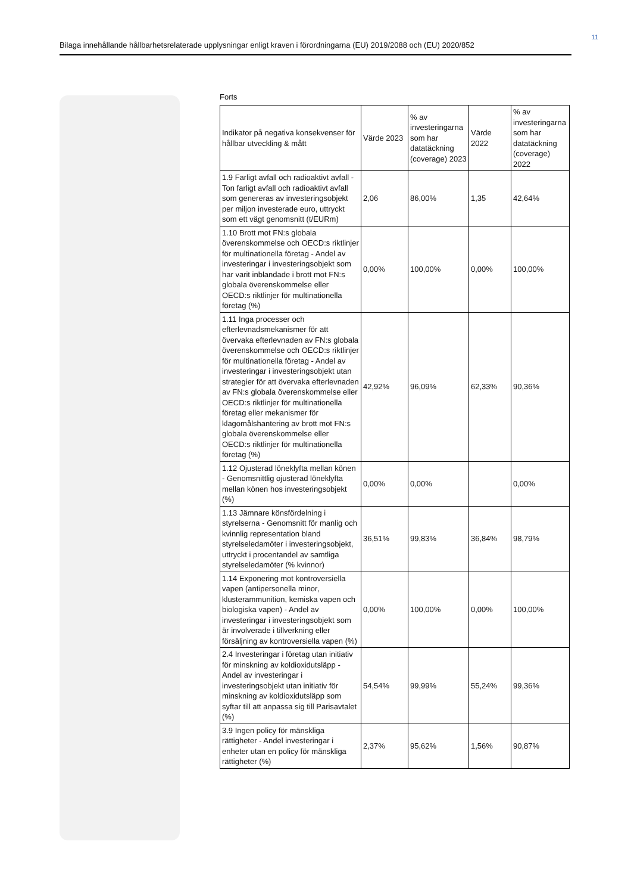11
Bilaga innehållande hållbarhetsrelaterade upplysningar enligt kraven i förordningarna (EU) 2019/2088 och (EU) 2020/852
Forts
| Indikator på negativa konsekvenser för hållbar utveckling & mått | Värde 2023 | % av investeringarna som har datatäckning (coverage) 2023 | Värde 2022 | % av investeringarna som har datatäckning (coverage) 2022 |
| --- | --- | --- | --- | --- |
| 1.9 Farligt avfall och radioaktivt avfall - Ton farligt avfall och radioaktivt avfall som genereras av investeringsobjekt per miljon investerade euro, uttryckt som ett vägt genomsnitt (t/EURm) | 2,06 | 86,00% | 1,35 | 42,64% |
| 1.10 Brott mot FN:s globala överenskommelse och OECD:s riktlinjer för multinationella företag - Andel av investeringar i investeringsobjekt som har varit inblandade i brott mot FN:s globala överenskommelse eller OECD:s riktlinjer för multinationella företag (%) | 0,00% | 100,00% | 0,00% | 100,00% |
| 1.11 Inga processer och efterlevnadsmekanismer för att övervaka efterlevnaden av FN:s globala överenskommelse och OECD:s riktlinjer för multinationella företag - Andel av investeringar i investeringsobjekt utan strategier för att övervaka efterlevnaden av FN:s globala överenskommelse eller OECD:s riktlinjer för multinationella företag eller mekanismer för klagomålshantering av brott mot FN:s globala överenskommelse eller OECD:s riktlinjer för multinationella företag (%) | 42,92% | 96,09% | 62,33% | 90,36% |
| 1.12 Ojusterad löneklyfta mellan könen - Genomsnittlig ojusterad löneklyfta mellan könen hos investeringsobjekt (%) | 0,00% | 0,00% | | 0,00% |
| 1.13 Jämnare könsfördelning i styrelserna - Genomsnitt för manlig och kvinnlig representation bland styrelseledamöter i investeringsobjekt, uttryckt i procentandel av samtliga styrelseledamöter (% kvinnor) | 36,51% | 99,83% | 36,84% | 98,79% |
| 1.14 Exponering mot kontroversiella vapen (antipersonella minor, klusterammunition, kemiska vapen och biologiska vapen) - Andel av investeringar i investeringsobjekt som är involverade i tillverkning eller försäljning av kontroversiella vapen (%) | 0,00% | 100,00% | 0,00% | 100,00% |
| 2.4 Investeringar i företag utan initiativ för minskning av koldioxidutsläpp - Andel av investeringar i investeringsobjekt utan initiativ för minskning av koldioxidutsläpp som syftar till att anpassa sig till Parisavtalet (%) | 54,54% | 99,99% | 55,24% | 99,36% |
| 3.9 Ingen policy för mänskliga rättigheter - Andel investeringar i enheter utan en policy för mänskliga rättigheter (%) | 2,37% | 95,62% | 1,56% | 90,87% |